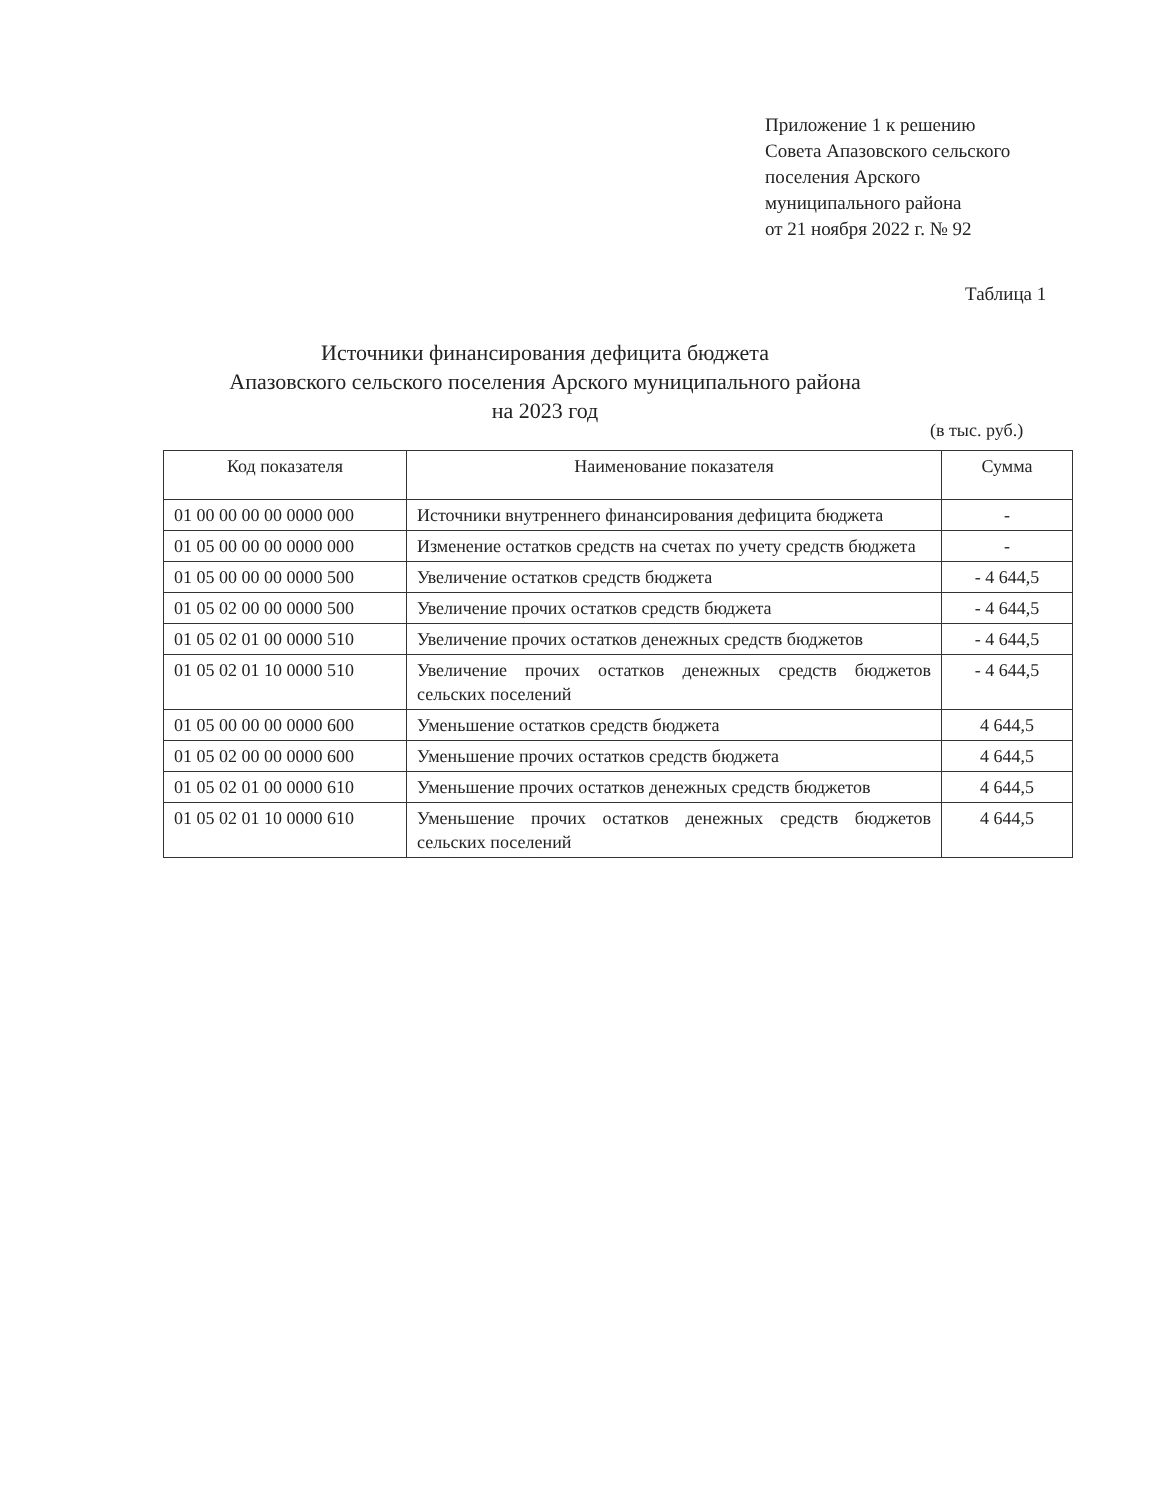Приложение 1 к решению
Совета Апазовского сельского
поселения Арского
муниципального района
от 21 ноября 2022 г. № 92
Таблица 1
Источники финансирования дефицита бюджета
Апазовского сельского поселения Арского муниципального района
на 2023 год
(в тыс. руб.)
| Код показателя | Наименование показателя | Сумма |
| --- | --- | --- |
| 01 00 00 00 00 0000 000 | Источники внутреннего финансирования дефицита бюджета | - |
| 01 05 00 00 00 0000 000 | Изменение остатков средств на счетах по учету средств бюджета | - |
| 01 05 00 00 00 0000 500 | Увеличение остатков средств бюджета | - 4 644,5 |
| 01 05 02 00 00 0000 500 | Увеличение прочих остатков средств бюджета | - 4 644,5 |
| 01 05 02 01 00 0000 510 | Увеличение прочих остатков денежных средств бюджетов | - 4 644,5 |
| 01 05 02 01 10 0000 510 | Увеличение прочих остатков денежных средств бюджетов сельских поселений | - 4 644,5 |
| 01 05 00 00 00 0000 600 | Уменьшение остатков средств бюджета | 4 644,5 |
| 01 05 02 00 00 0000 600 | Уменьшение прочих остатков средств бюджета | 4 644,5 |
| 01 05 02 01 00 0000 610 | Уменьшение прочих остатков денежных средств бюджетов | 4 644,5 |
| 01 05 02 01 10 0000 610 | Уменьшение прочих остатков денежных средств бюджетов сельских поселений | 4 644,5 |